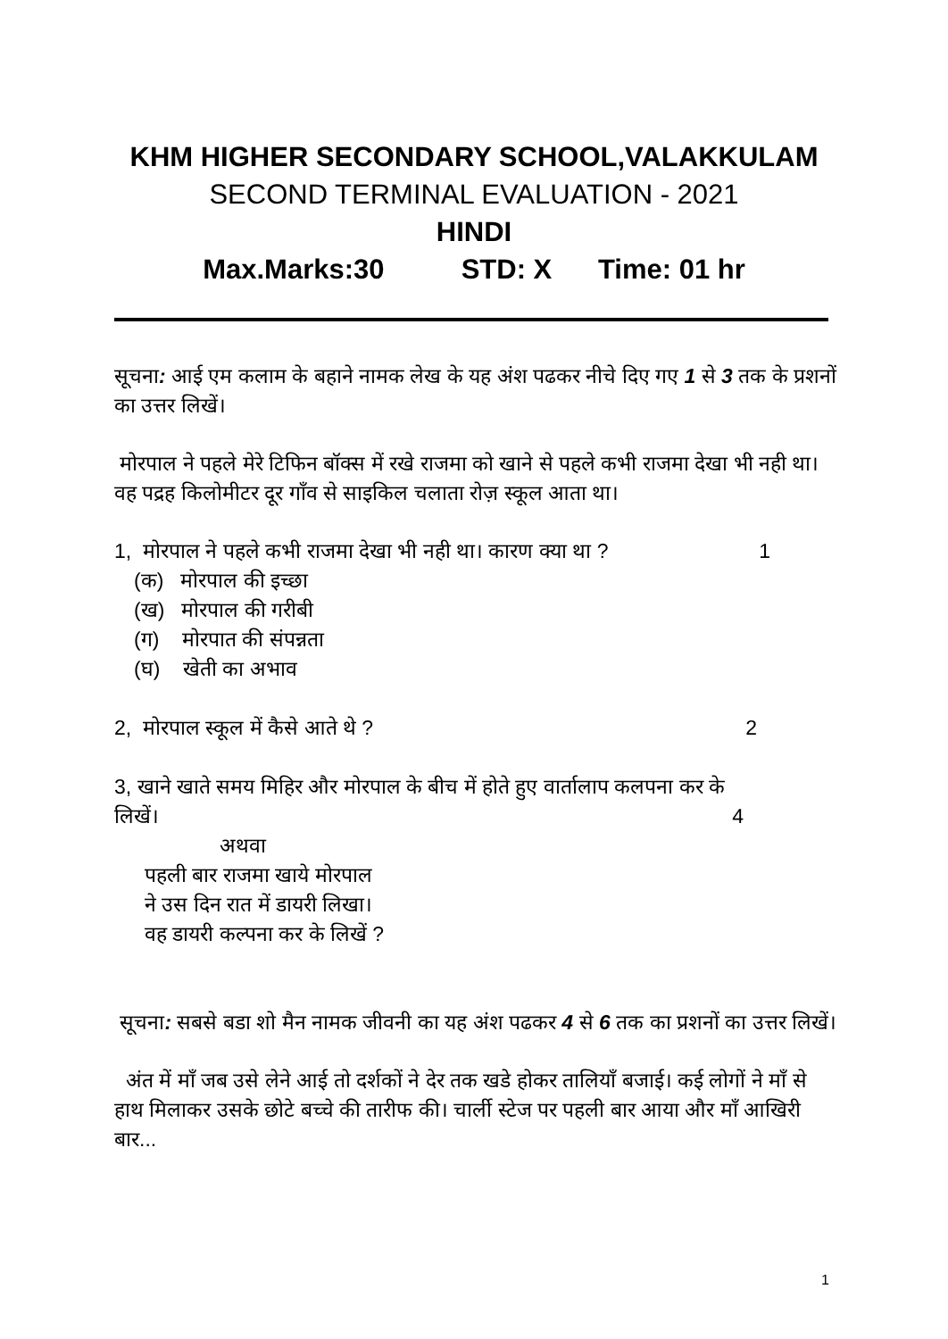KHM HIGHER SECONDARY SCHOOL,VALAKKULAM
SECOND TERMINAL EVALUATION - 2021
HINDI
Max.Marks:30 STD: X Time: 01 hr
सूचना: आई एम कलाम के बहाने नामक लेख के यह अंश पढकर नीचे दिए गए 1 से 3 तक के प्रशनों का उत्तर लिखें।
मोरपाल ने पहले मेरे टिफिन बॉक्स में रखे राजमा को खाने से पहले कभी राजमा देखा भी नही था। वह पद्रह किलोमीटर दूर गाँव से साइकिल चलाता रोज़ स्कूल आता था।
1, मोरपाल ने पहले कभी राजमा देखा भी नही था। कारण क्या था ? 1
(क) मोरपाल की इच्छा
(ख) मोरपाल की गरीबी
(ग) मोरपात की संपन्नता
(घ) खेती का अभाव
2, मोरपाल स्कूल में कैसे आते थे ? 2
3, खाने खाते समय मिहिर और मोरपाल के बीच में होते हुए वार्तालाप कलपना कर के
लिखें। 4
अथवा
पहली बार राजमा खाये मोरपाल
ने उस दिन रात में डायरी लिखा।
वह डायरी कल्पना कर के लिखें ?
सूचना: सबसे बडा शो मैन नामक जीवनी का यह अंश पढकर 4 से 6 तक का प्रशनों का उत्तर लिखें।
अंत में माँ जब उसे लेने आई तो दर्शकों ने देर तक खडे होकर तालियाँ बजाई। कई लोगों ने माँ से हाथ मिलाकर उसके छोटे बच्चे की तारीफ की। चार्ली स्टेज पर पहली बार आया और माँ आखिरी बार...
1